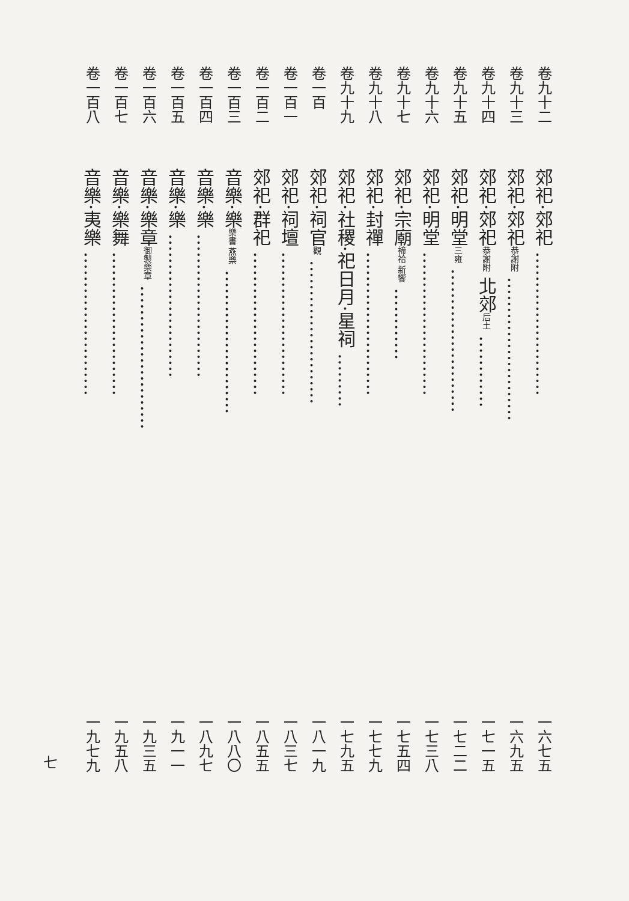卷九十二 郊祀·郊祀 …………………… 一六七五
卷九十三 郊祀·郊祀恭謝附 …………………… 一六九五
卷九十四 郊祀·郊祀恭謝附 北郊后土 ………… 一七一五
卷九十五 郊祀·明堂三雍 …………………… 一七二二
卷九十六 郊祀·明堂 …………………… 一七三八
卷九十七 郊祀·宗廟禘祫 新饗 ………… 一七五四
卷九十八 郊祀·封禪 …………………… 一七七九
卷九十九 郊祀·社稷·祀日月·星祠 ……… 一七九五
卷一百 郊祀·祠官觀 …………………… 一八一九
卷一百一 郊祀·祠壇 …………………… 一八三七
卷一百二 郊祀·群祀 …………………… 一八五五
卷一百三 音樂·樂樂書 燕樂 …………………… 一八八〇
卷一百四 音樂·樂 …………………… 一八九七
卷一百五 音樂·樂 …………………… 一九一一
卷一百六 音樂·樂章御製樂章 …………………… 一九三五
卷一百七 音樂·樂舞 …………………… 一九五八
卷一百八 音樂·夷樂 …………………… 一九七九
七